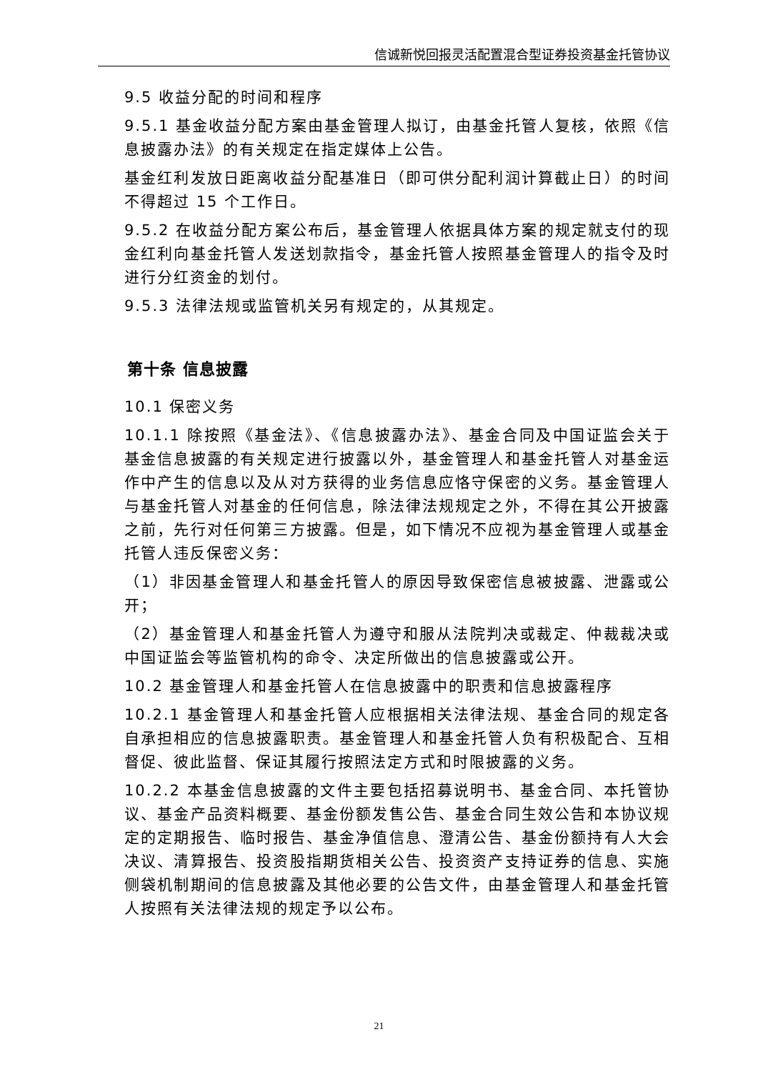信诚新悦回报灵活配置混合型证券投资基金托管协议
9.5 收益分配的时间和程序
9.5.1 基金收益分配方案由基金管理人拟订，由基金托管人复核，依照《信息披露办法》的有关规定在指定媒体上公告。
基金红利发放日距离收益分配基准日（即可供分配利润计算截止日）的时间不得超过 15 个工作日。
9.5.2 在收益分配方案公布后，基金管理人依据具体方案的规定就支付的现金红利向基金托管人发送划款指令，基金托管人按照基金管理人的指令及时进行分红资金的划付。
9.5.3 法律法规或监管机关另有规定的，从其规定。
第十条 信息披露
10.1 保密义务
10.1.1 除按照《基金法》、《信息披露办法》、基金合同及中国证监会关于基金信息披露的有关规定进行披露以外，基金管理人和基金托管人对基金运作中产生的信息以及从对方获得的业务信息应恪守保密的义务。基金管理人与基金托管人对基金的任何信息，除法律法规规定之外，不得在其公开披露之前，先行对任何第三方披露。但是，如下情况不应视为基金管理人或基金托管人违反保密义务：
（1）非因基金管理人和基金托管人的原因导致保密信息被披露、泄露或公开；
（2）基金管理人和基金托管人为遵守和服从法院判决或裁定、仲裁裁决或中国证监会等监管机构的命令、决定所做出的信息披露或公开。
10.2 基金管理人和基金托管人在信息披露中的职责和信息披露程序
10.2.1 基金管理人和基金托管人应根据相关法律法规、基金合同的规定各自承担相应的信息披露职责。基金管理人和基金托管人负有积极配合、互相督促、彼此监督、保证其履行按照法定方式和时限披露的义务。
10.2.2 本基金信息披露的文件主要包括招募说明书、基金合同、本托管协议、基金产品资料概要、基金份额发售公告、基金合同生效公告和本协议规定的定期报告、临时报告、基金净值信息、澄清公告、基金份额持有人大会决议、清算报告、投资股指期货相关公告、投资资产支持证券的信息、实施侧袋机制期间的信息披露及其他必要的公告文件，由基金管理人和基金托管人按照有关法律法规的规定予以公布。
21